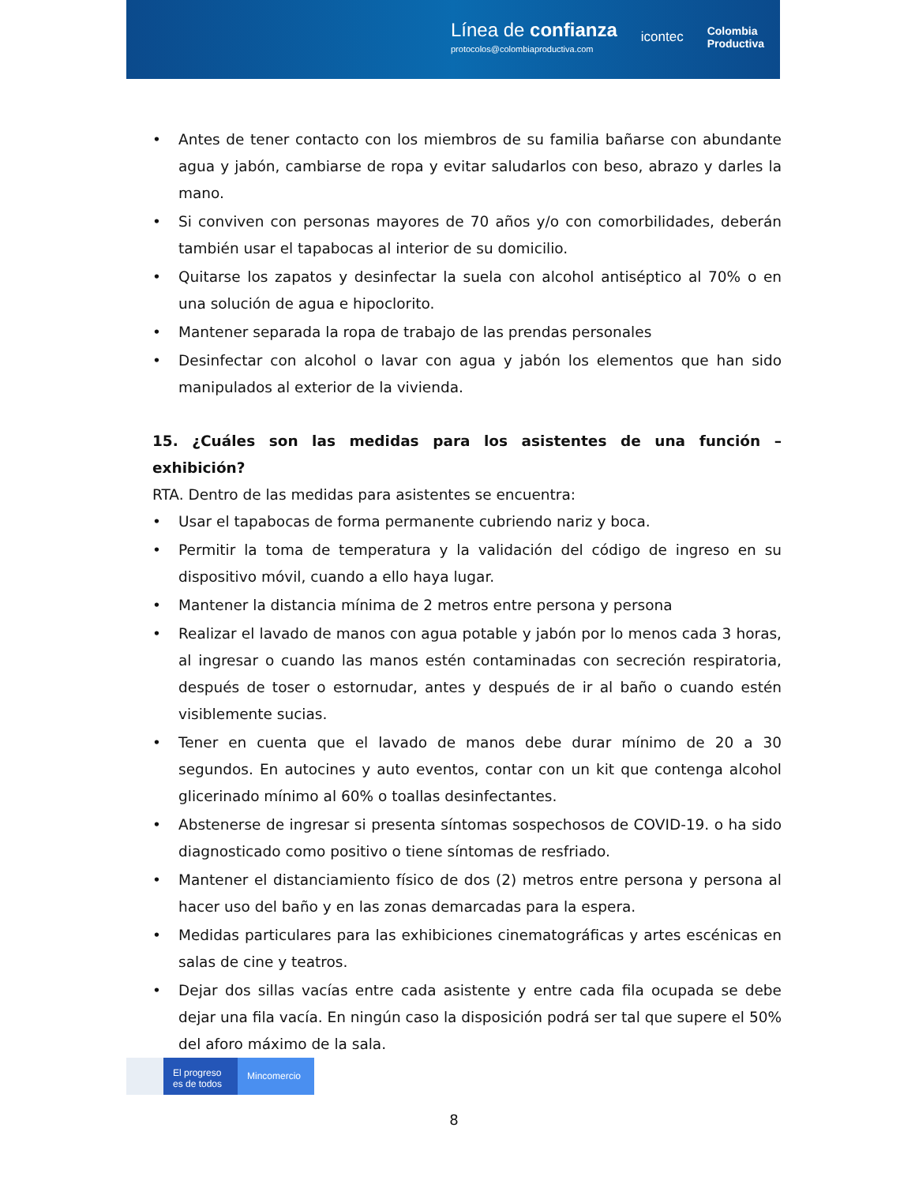Línea de confianza
protocolos@colombiaproductiva.com
icontec
Colombia
Productiva
• Antes de tener contacto con los miembros de su familia bañarse con abundante agua y jabón, cambiarse de ropa y evitar saludarlos con beso, abrazo y darles la mano.
• Si conviven con personas mayores de 70 años y/o con comorbilidades, deberán también usar el tapabocas al interior de su domicilio.
• Quitarse los zapatos y desinfectar la suela con alcohol antiséptico al 70% o en una solución de agua e hipoclorito.
• Mantener separada la ropa de trabajo de las prendas personales
• Desinfectar con alcohol o lavar con agua y jabón los elementos que han sido manipulados al exterior de la vivienda.
15. ¿Cuáles son las medidas para los asistentes de una función – exhibición?
RTA. Dentro de las medidas para asistentes se encuentra:
• Usar el tapabocas de forma permanente cubriendo nariz y boca.
• Permitir la toma de temperatura y la validación del código de ingreso en su dispositivo móvil, cuando a ello haya lugar.
• Mantener la distancia mínima de 2 metros entre persona y persona
• Realizar el lavado de manos con agua potable y jabón por lo menos cada 3 horas, al ingresar o cuando las manos estén contaminadas con secreción respiratoria, después de toser o estornudar, antes y después de ir al baño o cuando estén visiblemente sucias.
• Tener en cuenta que el lavado de manos debe durar mínimo de 20 a 30 segundos. En autocines y auto eventos, contar con un kit que contenga alcohol glicerinado mínimo al 60% o toallas desinfectantes.
• Abstenerse de ingresar si presenta síntomas sospechosos de COVID-19. o ha sido diagnosticado como positivo o tiene síntomas de resfriado.
• Mantener el distanciamiento físico de dos (2) metros entre persona y persona al hacer uso del baño y en las zonas demarcadas para la espera.
• Medidas particulares para las exhibiciones cinematográficas y artes escénicas en salas de cine y teatros.
• Dejar dos sillas vacías entre cada asistente y entre cada fila ocupada se debe dejar una fila vacía. En ningún caso la disposición podrá ser tal que supere el 50% del aforo máximo de la sala.
El progreso
es de todos
Mincomercio
8